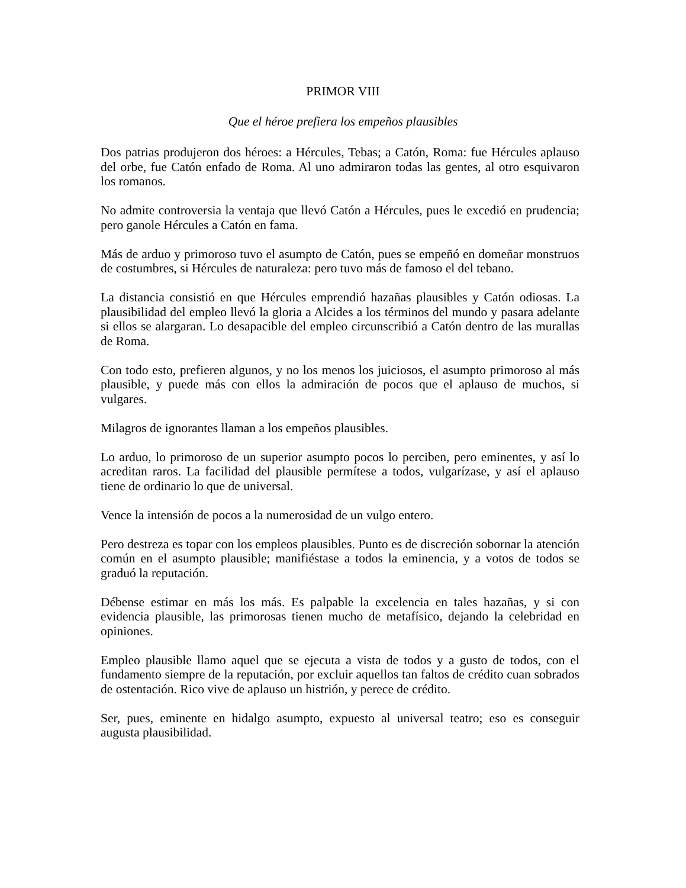PRIMOR VIII
Que el héroe prefiera los empeños plausibles
Dos patrias produjeron dos héroes: a Hércules, Tebas; a Catón, Roma: fue Hércules aplauso del orbe, fue Catón enfado de Roma. Al uno admiraron todas las gentes, al otro esquivaron los romanos.
No admite controversia la ventaja que llevó Catón a Hércules, pues le excedió en prudencia; pero ganole Hércules a Catón en fama.
Más de arduo y primoroso tuvo el asumpto de Catón, pues se empeñó en domeñar monstruos de costumbres, si Hércules de naturaleza: pero tuvo más de famoso el del tebano.
La distancia consistió en que Hércules emprendió hazañas plausibles y Catón odiosas. La plausibilidad del empleo llevó la gloria a Alcides a los términos del mundo y pasara adelante si ellos se alargaran. Lo desapacible del empleo circunscribió a Catón dentro de las murallas de Roma.
Con todo esto, prefieren algunos, y no los menos los juiciosos, el asumpto primoroso al más plausible, y puede más con ellos la admiración de pocos que el aplauso de muchos, si vulgares.
Milagros de ignorantes llaman a los empeños plausibles.
Lo arduo, lo primoroso de un superior asumpto pocos lo perciben, pero eminentes, y así lo acreditan raros. La facilidad del plausible permítese a todos, vulgarízase, y así el aplauso tiene de ordinario lo que de universal.
Vence la intensión de pocos a la numerosidad de un vulgo entero.
Pero destreza es topar con los empleos plausibles. Punto es de discreción sobornar la atención común en el asumpto plausible; manifiéstase a todos la eminencia, y a votos de todos se graduó la reputación.
Débense estimar en más los más. Es palpable la excelencia en tales hazañas, y si con evidencia plausible, las primorosas tienen mucho de metafísico, dejando la celebridad en opiniones.
Empleo plausible llamo aquel que se ejecuta a vista de todos y a gusto de todos, con el fundamento siempre de la reputación, por excluir aquellos tan faltos de crédito cuan sobrados de ostentación. Rico vive de aplauso un histrión, y perece de crédito.
Ser, pues, eminente en hidalgo asumpto, expuesto al universal teatro; eso es conseguir augusta plausibilidad.